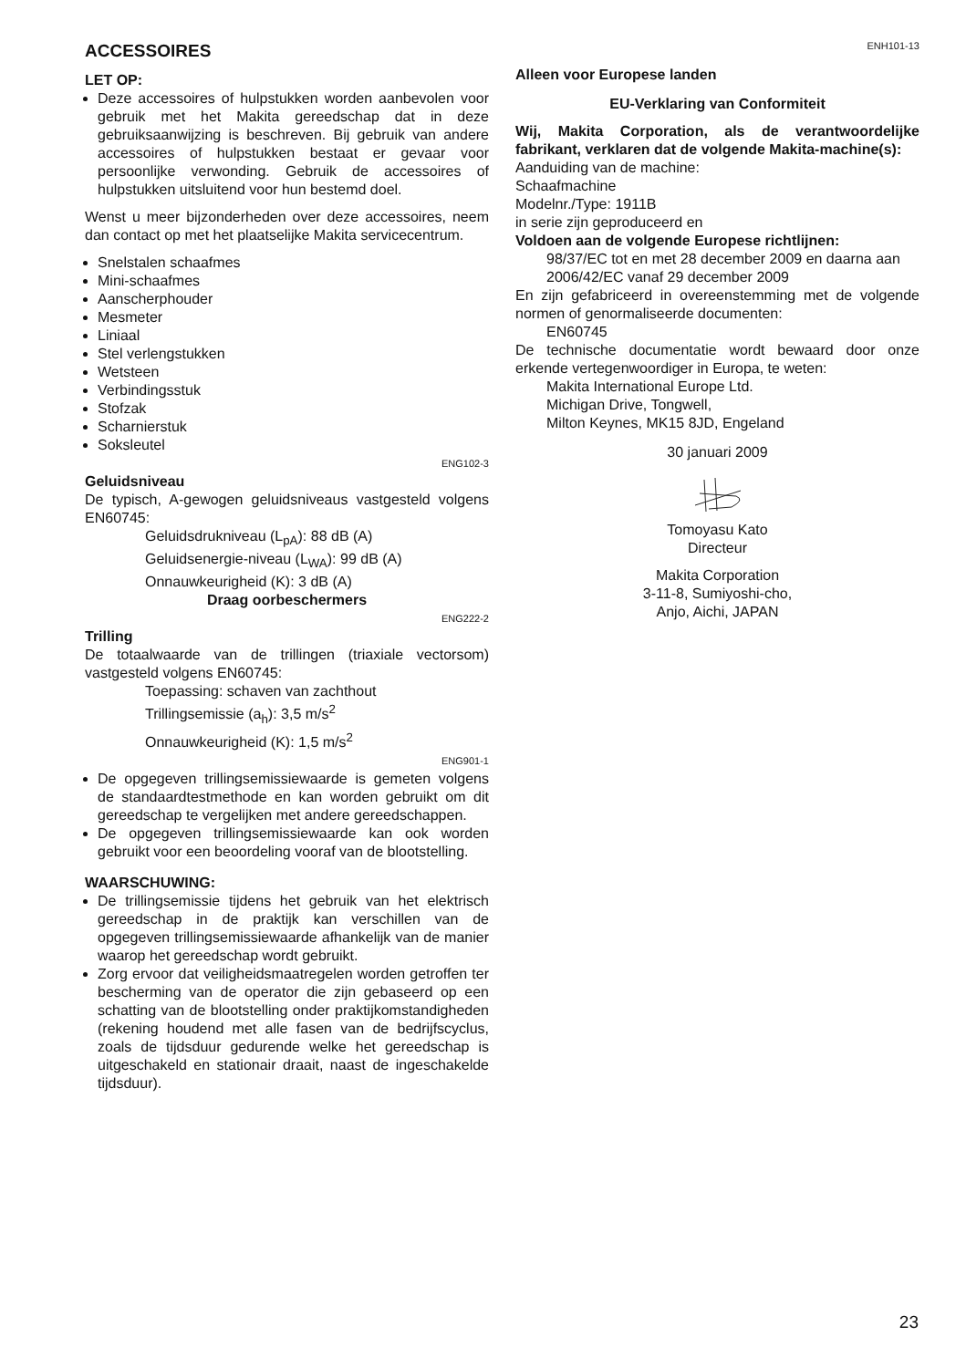ACCESSOIRES
LET OP:
Deze accessoires of hulpstukken worden aanbevolen voor gebruik met het Makita gereedschap dat in deze gebruiksaanwijzing is beschreven. Bij gebruik van andere accessoires of hulpstukken bestaat er gevaar voor persoonlijke verwonding. Gebruik de accessoires of hulpstukken uitsluitend voor hun bestemd doel.
Wenst u meer bijzonderheden over deze accessoires, neem dan contact op met het plaatselijke Makita servicecentrum.
Snelstalen schaafmes
Mini-schaafmes
Aanscherphouder
Mesmeter
Liniaal
Stel verlengstukken
Wetsteen
Verbindingsstuk
Stofzak
Scharnierstuk
Soksleutel
ENG102-3
Geluidsniveau
De typisch, A-gewogen geluidsniveaus vastgesteld volgens EN60745:
Geluidsdrukniveau (L<sub>pA</sub>): 88 dB (A)
Geluidsenergie-niveau (L<sub>WA</sub>): 99 dB (A)
Onnauwkeurigheid (K): 3 dB (A)
Draag oorbeschermers
ENG222-2
Trilling
De totaalwaarde van de trillingen (triaxiale vectorsom) vastgesteld volgens EN60745:
Toepassing: schaven van zachthout
Trillingsemissie (a<sub>h</sub>): 3,5 m/s<sup>2</sup>
Onnauwkeurigheid (K): 1,5 m/s<sup>2</sup>
ENG901-1
De opgegeven trillingsemissiewaarde is gemeten volgens de standaardtestmethode en kan worden gebruikt om dit gereedschap te vergelijken met andere gereedschappen.
De opgegeven trillingsemissiewaarde kan ook worden gebruikt voor een beoordeling vooraf van de blootstelling.
WAARSCHUWING:
De trillingsemissie tijdens het gebruik van het elektrisch gereedschap in de praktijk kan verschillen van de opgegeven trillingsemissiewaarde afhankelijk van de manier waarop het gereedschap wordt gebruikt.
Zorg ervoor dat veiligheidsmaatregelen worden getroffen ter bescherming van de operator die zijn gebaseerd op een schatting van de blootstelling onder praktijkomstandigheden (rekening houdend met alle fasen van de bedrijfscyclus, zoals de tijdsduur gedurende welke het gereedschap is uitgeschakeld en stationair draait, naast de ingeschakelde tijdsduur).
ENH101-13
Alleen voor Europese landen
EU-Verklaring van Conformiteit
Wij, Makita Corporation, als de verantwoordelijke fabrikant, verklaren dat de volgende Makita-machine(s):
Aanduiding van de machine:
Schaafmachine
Modelnr./Type: 1911B
in serie zijn geproduceerd en
Voldoen aan de volgende Europese richtlijnen:
98/37/EC tot en met 28 december 2009 en daarna aan 2006/42/EC vanaf 29 december 2009
En zijn gefabriceerd in overeenstemming met de volgende normen of genormaliseerde documenten:
EN60745
De technische documentatie wordt bewaard door onze erkende vertegenwoordiger in Europa, te weten:
Makita International Europe Ltd.
Michigan Drive, Tongwell,
Milton Keynes, MK15 8JD, Engeland
30 januari 2009
Tomoyasu Kato
Directeur
Makita Corporation
3-11-8, Sumiyoshi-cho,
Anjo, Aichi, JAPAN
23